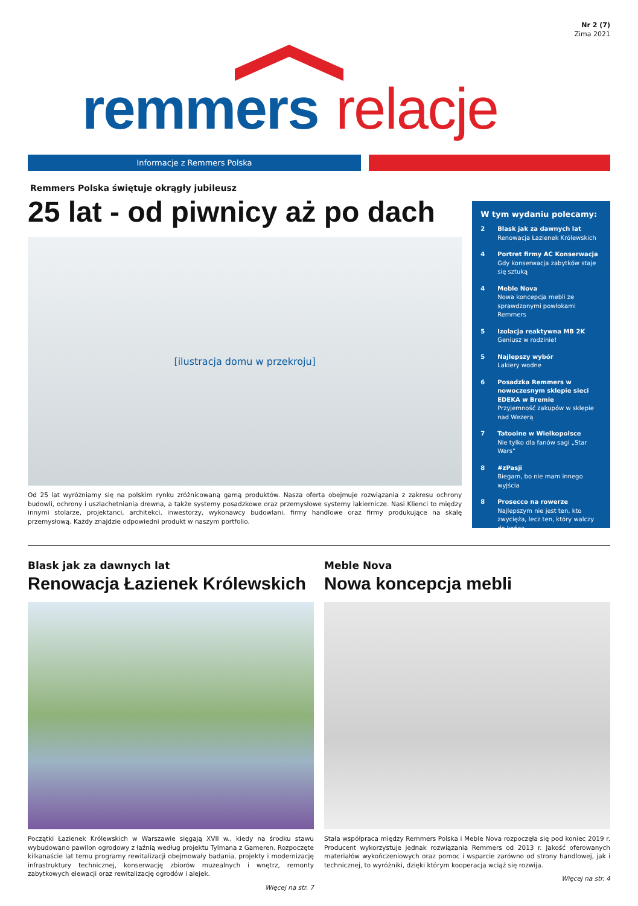Nr 2 (7)
Zima 2021
remmers relacje
Informacje z Remmers Polska
Remmers Polska świętuje okrągły jubileusz
25 lat - od piwnicy aż po dach
[ilustracja domu w przekroju]
Od 25 lat wyróżniamy się na polskim rynku zróżnicowaną gamą produktów. Nasza oferta obejmuje rozwiązania z zakresu ochrony budowli, ochrony i uszlachetniania drewna, a także systemy posadzkowe oraz przemysłowe systemy lakiernicze. Nasi Klienci to między innymi stolarze, projektanci, architekci, inwestorzy, wykonawcy budowlani, firmy handlowe oraz firmy produkujące na skalę przemysłową. Każdy znajdzie odpowiedni produkt w naszym portfolio.
W tym wydaniu polecamy:
2 Blask jak za dawnych lat
Renowacja Łazienek Królewskich
4 Portret firmy AC Konserwacja
Gdy konserwacja zabytków staje się sztuką
4 Meble Nova
Nowa koncepcja mebli ze sprawdzonymi powłokami Remmers
5 Izolacja reaktywna MB 2K
Geniusz w rodzinie!
5 Najlepszy wybór
Lakiery wodne
6 Posadzka Remmers w nowoczesnym sklepie sieci EDEKA w Bremie
Przyjemność zakupów w sklepie nad Wezerą
7 Tatooine w Wielkopolsce
Nie tylko dla fanów sagi „Star Wars”
8 #zPasji
Biegam, bo nie mam innego wyjścia
8 Prosecco na rowerze
Najlepszym nie jest ten, kto zwycięża, lecz ten, który walczy do końca
Blask jak za dawnych lat
Renowacja Łazienek Królewskich
Początki Łazienek Królewskich w Warszawie sięgają XVII w., kiedy na środku stawu wybudowano pawilon ogrodowy z łaźnią według projektu Tylmana z Gameren. Rozpoczęte kilkanaście lat temu programy rewitalizacji obejmowały badania, projekty i modernizację infrastruktury technicznej, konserwację zbiorów muzealnych i wnętrz, remonty zabytkowych elewacji oraz rewitalizację ogrodów i alejek.
Więcej na str. 7
Meble Nova
Nowa koncepcja mebli
Stała współpraca między Remmers Polska i Meble Nova rozpoczęła się pod koniec 2019 r. Producent wykorzystuje jednak rozwiązania Remmers od 2013 r. Jakość oferowanych materiałów wykończeniowych oraz pomoc i wsparcie zarówno od strony handlowej, jak i technicznej, to wyróżniki, dzięki którym kooperacja wciąż się rozwija.
Więcej na str. 4